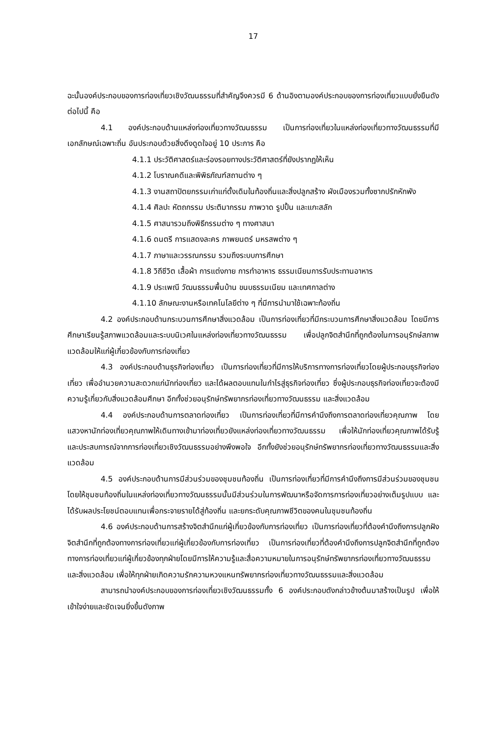17
ฉะนั้นองค์ประกอบของการท่องเที่ยวเชิงวัฒนธรรมที่สำคัญจึงควรมี 6 ด้านอิงตามองค์ประกอบของการท่องเที่ยวแบบยั่งยืนดังต่อไปนี้ คือ
4.1 องค์ประกอบด้านแหล่งท่องเที่ยวทางวัฒนธรรม เป็นการท่องเที่ยวในแหล่งท่องเที่ยวทางวัฒนธรรมที่มีเอกลักษณ์เฉพาะถิ่น อันประกอบด้วยสิ่งดึงดูดใจอยู่ 10 ประการ คือ
4.1.1 ประวัติศาสตร์และร่องรอยทางประวัติศาสตร์ที่ยังปรากฏให้เห็น
4.1.2 โบราณคดีและพิพิธภัณฑ์สถานต่าง ๆ
4.1.3 งานสถาปัตยกรรมเก่าแก่ดั้งเดิมในท้องถิ่นและสิ่งปลูกสร้าง ผังเมืองรวมทั้งซากปรักหักพัง
4.1.4 ศิลปะ หัตถกรรม ประติมากรรม ภาพวาด รูปปั้น และแกะสลัก
4.1.5 ศาสนารวมถึงพิธีกรรมต่าง ๆ ทางศาสนา
4.1.6 ดนตรี การแสดงละคร ภาพยนตร์ มหรสพต่าง ๆ
4.1.7 ภาษาและวรรณกรรม รวมถึงระบบการศึกษา
4.1.8 วิถีชีวิต เสื้อผ้า การแต่งกาย การทำอาหาร ธรรมเนียมการรับประทานอาหาร
4.1.9 ประเพณี วัฒนธรรมพื้นบ้าน ขนบธรรมเนียม และเทศกาลต่าง
4.1.10 ลักษณะงานหรือเทคโนโลยีต่าง ๆ ที่มีการนำมาใช้เฉพาะท้องถิ่น
4.2 องค์ประกอบด้านกระบวนการศึกษาสิ่งแวดล้อม เป็นการท่องเที่ยวที่มีกระบวนการศึกษาสิ่งแวดล้อม โดยมีการศึกษาเรียนรู้สภาพแวดล้อมและระบบนิเวศในแหล่งท่องเที่ยวทางวัฒนธรรม เพื่อปลูกจิตสำนึกที่ถูกต้องในการอนุรักษ์สภาพแวดล้อมให้แก่ผู้เกี่ยวข้องกับการท่องเที่ยว
4.3 องค์ประกอบด้านธุรกิจท่องเที่ยว เป็นการท่องเที่ยวที่มีการให้บริการทางการท่องเที่ยวโดยผู้ประกอบธุรกิจท่องเที่ยว เพื่ออำนวยความสะดวกแก่นักท่องเที่ยว และได้ผลตอบแทนในกำไรสู่ธุรกิจท่องเที่ยว ซึ่งผู้ประกอบธุรกิจท่องเที่ยวจะต้องมีความรู้เกี่ยวกับสิ่งแวดล้อมศึกษา อีกทั้งช่วยอนุรักษ์ทรัพยากรท่องเที่ยวทางวัฒนธรรม และสิ่งแวดล้อม
4.4 องค์ประกอบด้านการตลาดท่องเที่ยว เป็นการท่องเที่ยวที่มีการคำนึงถึงการตลาดท่องเที่ยวคุณภาพ โดยแสวงหานักท่องเที่ยวคุณภาพให้เดินทางเข้ามาท่องเที่ยวยังแหล่งท่องเที่ยวทางวัฒนธรรม เพื่อให้นักท่องเที่ยวคุณภาพได้รับรู้และประสบการณ์จากการท่องเที่ยวเชิงวัฒนธรรมอย่างพึงพอใจ อีกทั้งยังช่วยอนุรักษ์ทรัพยากรท่องเที่ยวทางวัฒนธรรมและสิ่งแวดล้อม
4.5 องค์ประกอบด้านการมีส่วนร่วมของชุมชนท้องถิ่น เป็นการท่องเที่ยวที่มีการคำนึงถึงการมีส่วนร่วมของชุมชน โดยให้ชุมชนท้องถิ่นในแหล่งท่องเที่ยวทางวัฒนธรรมนั้นมีส่วนร่วมในการพัฒนาหรือจัดการการท่องเที่ยวอย่างเต็มรูปแบบ และได้รับผลประโยชน์ตอบแทนเพื่อกระจายรายได้สู่ท้องถิ่น และยกระดับคุณภาพชีวิตของคนในชุมชนท้องถิ่น
4.6 องค์ประกอบด้านการสร้างจิตสำนึกแก่ผู้เกี่ยวข้องกับการท่องเที่ยว เป็นการท่องเที่ยวที่ต้องคำนึงถึงการปลูกฝังจิตสำนึกที่ถูกต้องทางการท่องเที่ยวแก่ผู้เกี่ยวข้องกับการท่องเที่ยว เป็นการท่องเที่ยวที่ต้องคำนึงถึงการปลูกจิตสำนึกที่ถูกต้องทางการท่องเที่ยวแก่ผู้เกี่ยวข้องทุกฝ่ายโดยมีการให้ความรู้และสื่อความหมายในการอนุรักษ์ทรัพยากรท่องเที่ยวทางวัฒนธรรมและสิ่งแวดล้อม เพื่อให้ทุกฝ่ายเกิดความรักความหวงแหนทรัพยากรท่องเที่ยวทางวัฒนธรรมและสิ่งแวดล้อม
สามารถนำองค์ประกอบของการท่องเที่ยวเชิงวัฒนธรรมทั้ง 6 องค์ประกอบดังกล่าวข้างต้นมาสร้างเป็นรูป เพื่อให้เข้าใจง่ายและชัดเจนยิ่งขึ้นดังภาพ